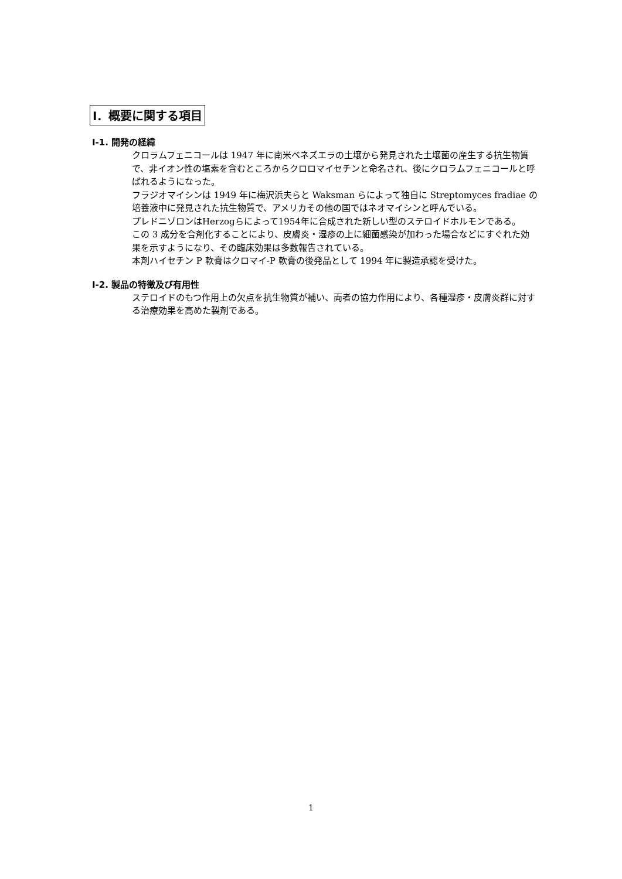Ⅰ．概要に関する項目
Ⅰ-1. 開発の経緯
クロラムフェニコールは 1947 年に南米ベネズエラの土壌から発見された土壌菌の産生する抗生物質で、非イオン性の塩素を含むところからクロロマイセチンと命名され、後にクロラムフェニコールと呼ばれるようになった。
フラジオマイシンは 1949 年に梅沢浜夫らと Waksman らによって独自に Streptomyces fradiae の培養液中に発見された抗生物質で、アメリカその他の国ではネオマイシンと呼んでいる。
プレドニゾロンはHerzogらによって1954年に合成された新しい型のステロイドホルモンである。
この 3 成分を合剤化することにより、皮膚炎・湿疹の上に細菌感染が加わった場合などにすぐれた効果を示すようになり、その臨床効果は多数報告されている。
本剤ハイセチン P 軟膏はクロマイ-P 軟膏の後発品として 1994 年に製造承認を受けた。
Ⅰ-2. 製品の特徴及び有用性
ステロイドのもつ作用上の欠点を抗生物質が補い、両者の協力作用により、各種湿疹・皮膚炎群に対する治療効果を高めた製剤である。
1